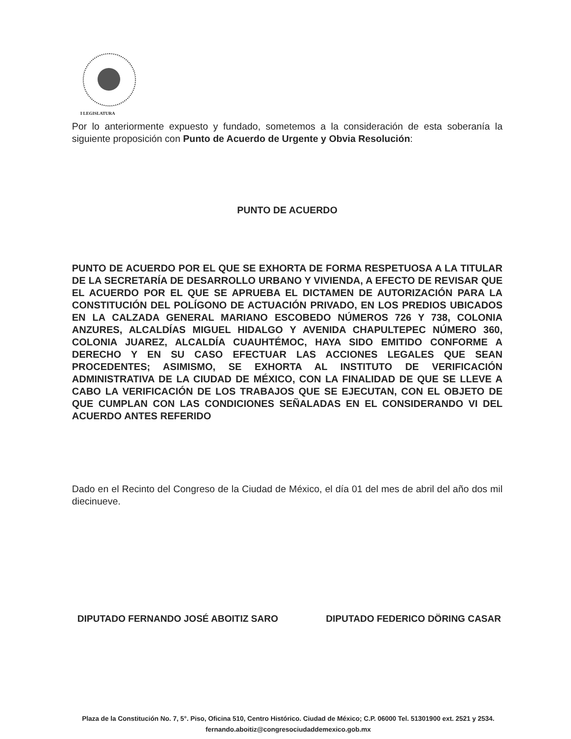I LEGISLATURA
Por lo anteriormente expuesto y fundado, sometemos a la consideración de esta soberanía la siguiente proposición con Punto de Acuerdo de Urgente y Obvia Resolución:
PUNTO DE ACUERDO
PUNTO DE ACUERDO POR EL QUE SE EXHORTA DE FORMA RESPETUOSA A LA TITULAR DE LA SECRETARÍA DE DESARROLLO URBANO Y VIVIENDA, A EFECTO DE REVISAR QUE EL ACUERDO POR EL QUE SE APRUEBA EL DICTAMEN DE AUTORIZACIÓN PARA LA CONSTITUCIÓN DEL POLÍGONO DE ACTUACIÓN PRIVADO, EN LOS PREDIOS UBICADOS EN LA CALZADA GENERAL MARIANO ESCOBEDO NÚMEROS 726 Y 738, COLONIA ANZURES, ALCALDÍAS MIGUEL HIDALGO Y AVENIDA CHAPULTEPEC NÚMERO 360, COLONIA JUAREZ, ALCALDÍA CUAUHTÉMOC, HAYA SIDO EMITIDO CONFORME A DERECHO Y EN SU CASO EFECTUAR LAS ACCIONES LEGALES QUE SEAN PROCEDENTES; ASIMISMO, SE EXHORTA AL INSTITUTO DE VERIFICACIÓN ADMINISTRATIVA DE LA CIUDAD DE MÉXICO, CON LA FINALIDAD DE QUE SE LLEVE A CABO LA VERIFICACIÓN DE LOS TRABAJOS QUE SE EJECUTAN, CON EL OBJETO DE QUE CUMPLAN CON LAS CONDICIONES SEÑALADAS EN EL CONSIDERANDO VI DEL ACUERDO ANTES REFERIDO
Dado en el Recinto del Congreso de la Ciudad de México, el día 01 del mes de abril del año dos mil diecinueve.
DIPUTADO FERNANDO JOSÉ ABOITIZ SARO DIPUTADO FEDERICO DÖRING CASAR
Plaza de la Constitución No. 7, 5°. Piso, Oficina 510, Centro Histórico. Ciudad de México; C.P. 06000 Tel. 51301900 ext. 2521 y 2534. fernando.aboitiz@congresociudaddemexico.gob.mx